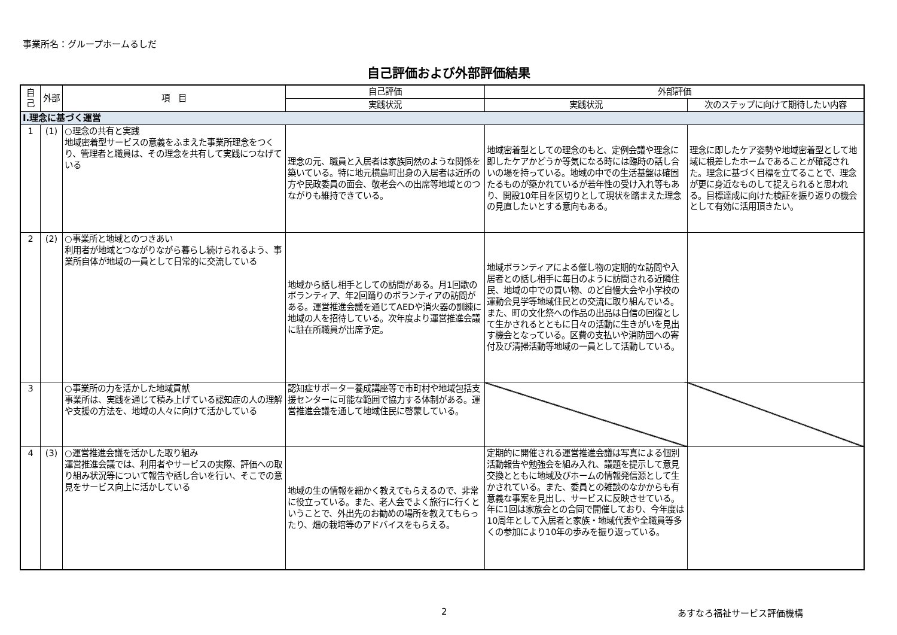事業所名：グループホームるしだ
自己評価および外部評価結果
| 自己 | 外部 | 項 目 | 自己評価 | 外部評価 | |
| --- | --- | --- | --- | --- | --- |
| | | | 実践状況 | 実践状況 | 次のステップに向けて期待したい内容 |
| Ⅰ.理念に基づく運営 | | | | | |
| 1 | (1) | ○理念の共有と実践 地域密着型サービスの意義をふまえた事業所理念をつくり、管理者と職員は、その理念を共有して実践につなげている | 理念の元、職員と入居者は家族同然のような関係を築いている。特に地元横島町出身の入居者は近所の方や民政委員の面会、敬老会への出席等地域とのつながりも維持できている。 | 地域密着型としての理念のもと、定例会議や理念に即したケアかどうか等気になる時には臨時の話し合いの場を持っている。地域の中での生活基盤は確固たるものが築かれているが若年性の受け入れ等もあり、開設10年目を区切りとして現状を踏まえた理念の見直したいとする意向もある。 | 理念に即したケア姿勢や地域密着型として地域に根差したホームであることが確認された。理念に基づく目標を立てることで、理念が更に身近なものして捉えられると思われる。目標達成に向けた検証を振り返りの機会として有効に活用頂きたい。 |
| 2 | (2) | ○事業所と地域とのつきあい 利用者が地域とつながりながら暮らし続けられるよう、事業所自体が地域の一員として日常的に交流している | 地域から話し相手としての訪問がある。月1回歌のボランティア、年2回踊りのボランティアの訪問がある。運営推進会議を通じてAEDや消火器の訓練に地域の人を招待している。次年度より運営推進会議に駐在所職員が出席予定。 | 地域ボランティアによる催し物の定期的な訪問や入居者との話し相手に毎日のように訪問される近隣住民、地域の中での買い物、のど自慢大会や小学校の運動会見学等地域住民との交流に取り組んでいる。また、町の文化祭への作品の出品は自信の回復として生かされるとともに日々の活動に生きがいを見出す機会となっている。区費の支払いや消防団への寄付及び清掃活動等地域の一員として活動している。 | |
| 3 | | ○事業所の力を活かした地域貢献 事業所は、実践を通じて積み上げている認知症の人の理解や支援の方法を、地域の人々に向けて活かしている | 認知症サポーター養成講座等で市町村や地域包括支援センターに可能な範囲で協力する体制がある。運営推進会議を通して地域住民に啓蒙している。 | | |
| 4 | (3) | ○運営推進会議を活かした取り組み 運営推進会議では、利用者やサービスの実際、評価への取り組み状況等について報告や話し合いを行い、そこでの意見をサービス向上に活かしている | 地域の生の情報を細かく教えてもらえるので、非常に役立っている。また、老人会でよく旅行に行くということで、外出先のお勧めの場所を教えてもらったり、畑の栽培等のアドバイスをもらえる。 | 定期的に開催される運営推進会議は写真による個別活動報告や勉強会を組み入れ、議題を提示して意見交換とともに地域及びホームの情報発信源として生かされている。また、委員との雑談のなかからも有意義な事案を見出し、サービスに反映させている。年に1回は家族会との合同で開催しており、今年度は10周年として入居者と家族・地域代表や全職員等多くの参加により10年の歩みを振り返っている。 | |
2 あすなろ福祉サービス評価機構